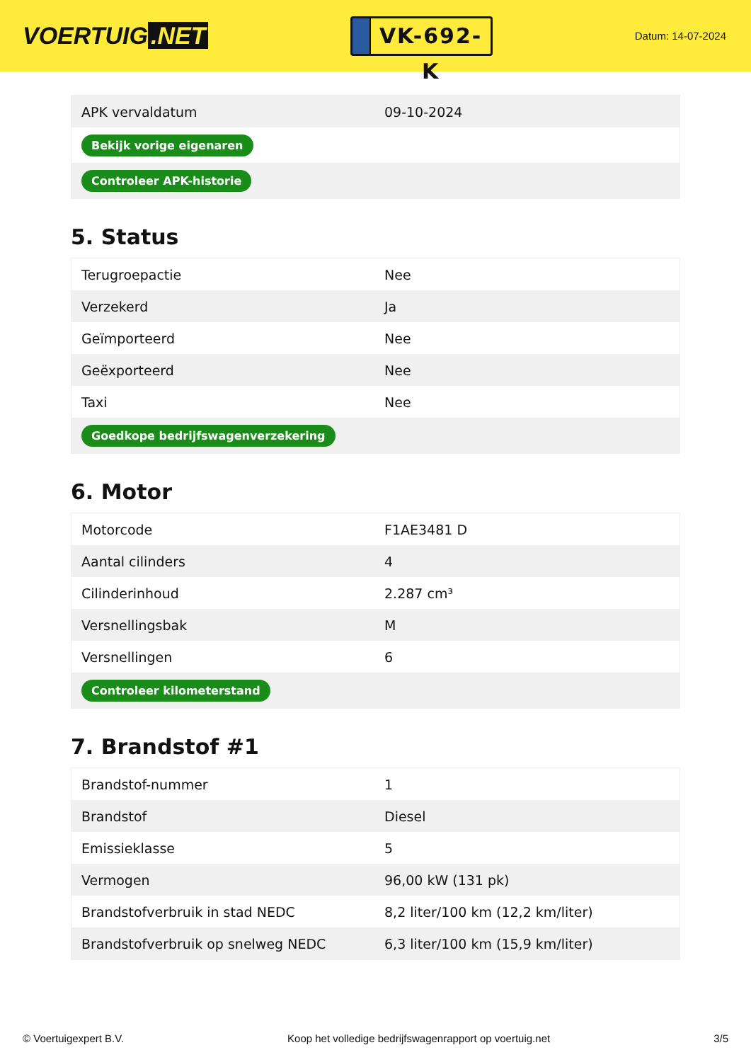VOERTUIG.NET
VK-692-K
Datum: 14-07-2024
| APK vervaldatum | 09-10-2024 |
| Bekijk vorige eigenaren | |
| Controleer APK-historie | |
5. Status
| Terugroepactie | Nee |
| Verzekerd | Ja |
| Geïmporteerd | Nee |
| Geëxporteerd | Nee |
| Taxi | Nee |
| Goedkope bedrijfswagenverzekering | |
6. Motor
| Motorcode | F1AE3481 D |
| Aantal cilinders | 4 |
| Cilinderinhoud | 2.287 cm³ |
| Versnellingsbak | M |
| Versnellingen | 6 |
| Controleer kilometerstand | |
7. Brandstof #1
| Brandstof-nummer | 1 |
| Brandstof | Diesel |
| Emissieklasse | 5 |
| Vermogen | 96,00 kW (131 pk) |
| Brandstofverbruik in stad NEDC | 8,2 liter/100 km (12,2 km/liter) |
| Brandstofverbruik op snelweg NEDC | 6,3 liter/100 km (15,9 km/liter) |
© Voertuigexpert B.V. Koop het volledige bedrijfswagenrapport op voertuig.net 3/5